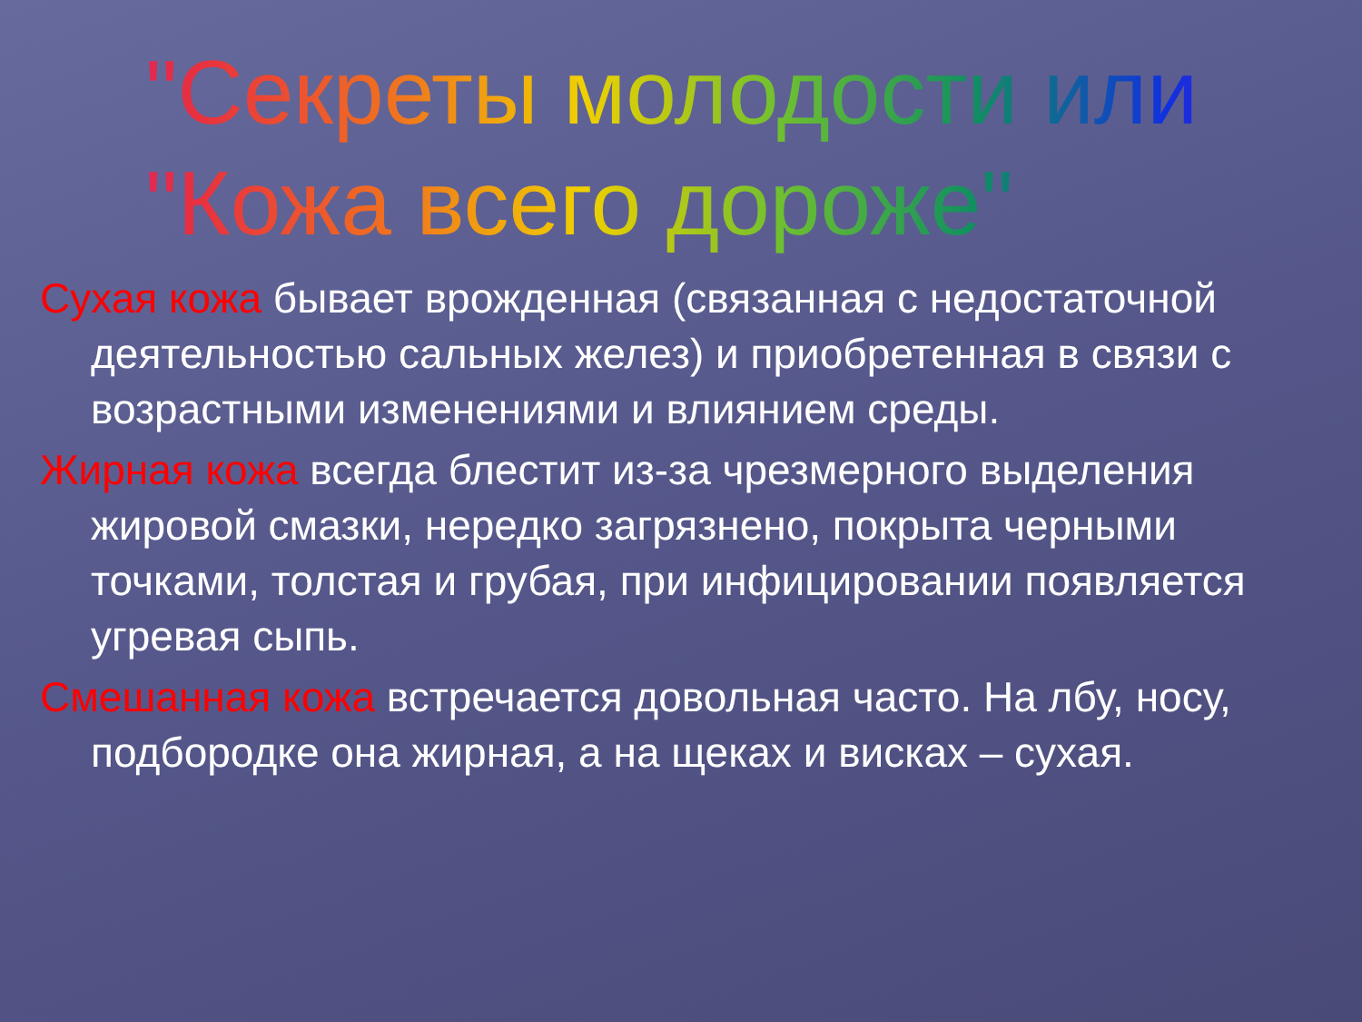"Секреты молодости или
"Кожа всего дороже"
Сухая кожа бывает врожденная (связанная с недостаточной деятельностью сальных желез) и приобретенная в связи с возрастными изменениями и влиянием среды.
Жирная кожа всегда блестит из-за чрезмерного выделения жировой смазки, нередко загрязнено, покрыта черными точками, толстая и грубая, при инфицировании появляется угревая сыпь.
Смешанная кожа встречается довольная часто. На лбу, носу, подбородке она жирная, а на щеках и висках – сухая.